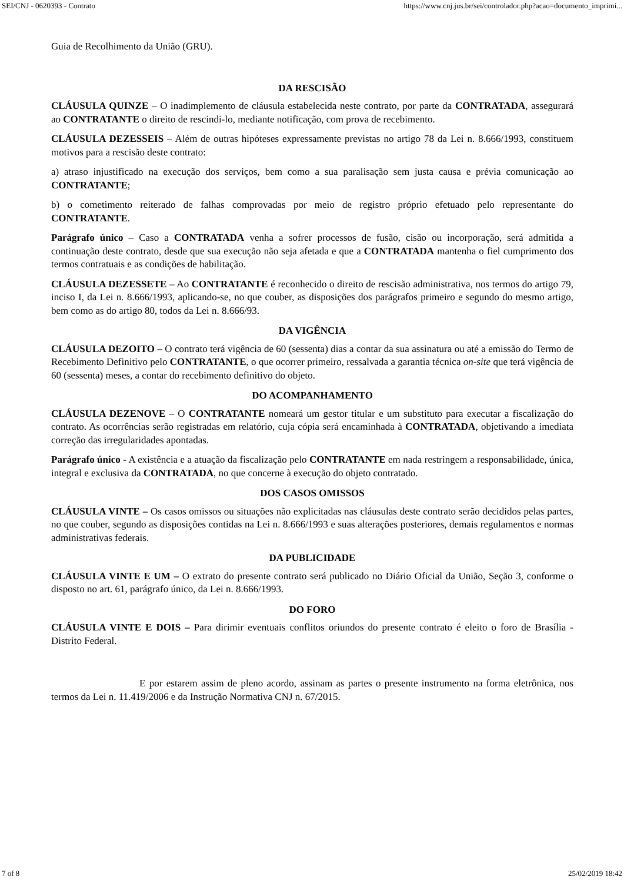SEI/CNJ - 0620393 - Contrato https://www.cnj.jus.br/sei/controlador.php?acao=documento_imprimi...
Guia de Recolhimento da União (GRU).
DA RESCISÃO
CLÁUSULA QUINZE – O inadimplemento de cláusula estabelecida neste contrato, por parte da CONTRATADA, assegurará ao CONTRATANTE o direito de rescindi-lo, mediante notificação, com prova de recebimento.
CLÁUSULA DEZESSEIS – Além de outras hipóteses expressamente previstas no artigo 78 da Lei n. 8.666/1993, constituem motivos para a rescisão deste contrato:
a) atraso injustificado na execução dos serviços, bem como a sua paralisação sem justa causa e prévia comunicação ao CONTRATANTE;
b) o cometimento reiterado de falhas comprovadas por meio de registro próprio efetuado pelo representante do CONTRATANTE.
Parágrafo único – Caso a CONTRATADA venha a sofrer processos de fusão, cisão ou incorporação, será admitida a continuação deste contrato, desde que sua execução não seja afetada e que a CONTRATADA mantenha o fiel cumprimento dos termos contratuais e as condições de habilitação.
CLÁUSULA DEZESSETE – Ao CONTRATANTE é reconhecido o direito de rescisão administrativa, nos termos do artigo 79, inciso I, da Lei n. 8.666/1993, aplicando-se, no que couber, as disposições dos parágrafos primeiro e segundo do mesmo artigo, bem como as do artigo 80, todos da Lei n. 8.666/93.
DA VIGÊNCIA
CLÁUSULA DEZOITO – O contrato terá vigência de 60 (sessenta) dias a contar da sua assinatura ou até a emissão do Termo de Recebimento Definitivo pelo CONTRATANTE, o que ocorrer primeiro, ressalvada a garantia técnica on-site que terá vigência de 60 (sessenta) meses, a contar do recebimento definitivo do objeto.
DO ACOMPANHAMENTO
CLÁUSULA DEZENOVE – O CONTRATANTE nomeará um gestor titular e um substituto para executar a fiscalização do contrato. As ocorrências serão registradas em relatório, cuja cópia será encaminhada à CONTRATADA, objetivando a imediata correção das irregularidades apontadas.
Parágrafo único - A existência e a atuação da fiscalização pelo CONTRATANTE em nada restringem a responsabilidade, única, integral e exclusiva da CONTRATADA, no que concerne à execução do objeto contratado.
DOS CASOS OMISSOS
CLÁUSULA VINTE – Os casos omissos ou situações não explicitadas nas cláusulas deste contrato serão decididos pelas partes, no que couber, segundo as disposições contidas na Lei n. 8.666/1993 e suas alterações posteriores, demais regulamentos e normas administrativas federais.
DA PUBLICIDADE
CLÁUSULA VINTE E UM – O extrato do presente contrato será publicado no Diário Oficial da União, Seção 3, conforme o disposto no art. 61, parágrafo único, da Lei n. 8.666/1993.
DO FORO
CLÁUSULA VINTE E DOIS – Para dirimir eventuais conflitos oriundos do presente contrato é eleito o foro de Brasília - Distrito Federal.
E por estarem assim de pleno acordo, assinam as partes o presente instrumento na forma eletrônica, nos termos da Lei n. 11.419/2006 e da Instrução Normativa CNJ n. 67/2015.
7 of 8 25/02/2019 18:42